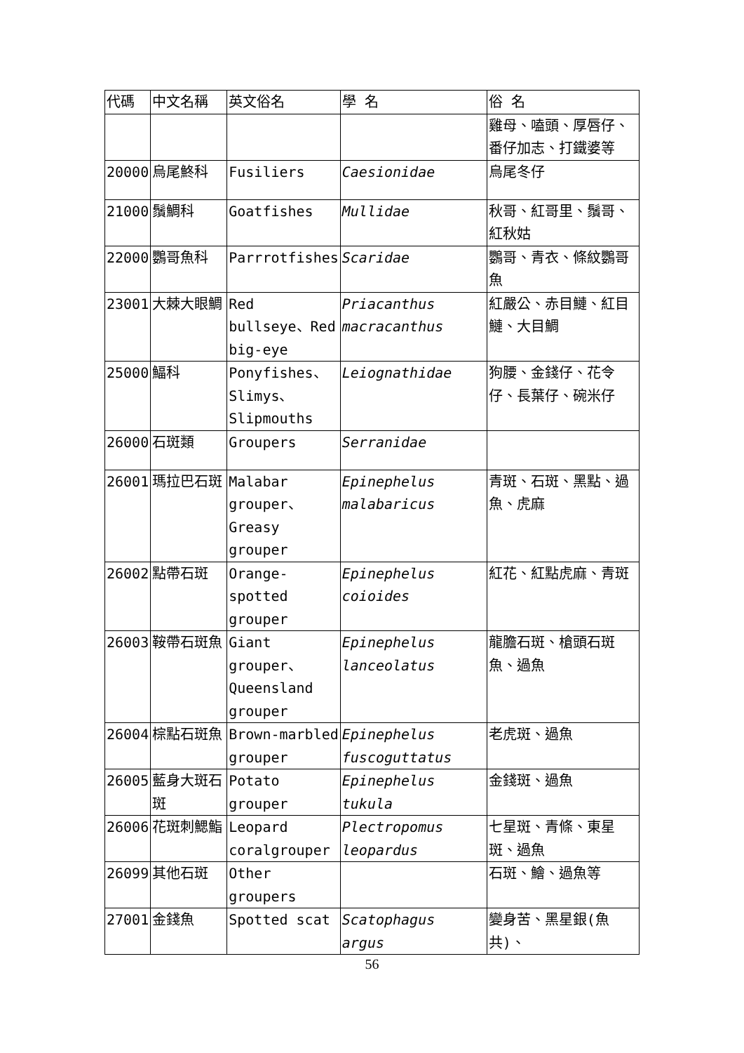| 代碼 | 中文名稱 | 英文俗名 | 學 名 | 俗 名 |
| --- | --- | --- | --- | --- |
| | | | | 雞母、嗑頭、厚唇仔、番仔加志、打鐵婆等 |
| 20000 | 烏尾鮗科 | Fusiliers | Caesionidae | 烏尾冬仔 |
| 21000 | 鬚鯛科 | Goatfishes | Mullidae | 秋哥、紅哥里、鬚哥、紅秋姑 |
| 22000 | 鸚哥魚科 | Parrrotfishes | Scaridae | 鸚哥、青衣、條紋鸚哥魚 |
| 23001 | 大棘大眼鯛 | Red bullseye、Red big-eye | Priacanthus macracanthus | 紅嚴公、赤目鰱、紅目鰱、大目鯛 |
| 25000 | 鰏科 | Ponyfishes、Slimys、Slipmouths | Leiognathidae | 狗腰、金錢仔、花令仔、長葉仔、碗米仔 |
| 26000 | 石斑類 | Groupers | Serranidae | |
| 26001 | 瑪拉巴石斑 | Malabar grouper、Greasy grouper | Epinephelus malabaricus | 青斑、石斑、黑點、過魚、虎麻 |
| 26002 | 點帶石斑 | Orange-spotted grouper | Epinephelus coioides | 紅花、紅點虎麻、青斑 |
| 26003 | 鞍帶石斑魚 | Giant grouper、Queensland grouper | Epinephelus lanceolatus | 龍膽石斑、槍頭石斑魚、過魚 |
| 26004 | 棕點石斑魚 | Brown-marbled grouper | Epinephelus fuscoguttatus | 老虎斑、過魚 |
| 26005 | 藍身大斑石斑 | Potato grouper | Epinephelus tukula | 金錢斑、過魚 |
| 26006 | 花斑刺鰓鮨 | Leopard coralgrouper | Plectropomus leopardus | 七星斑、青條、東星斑、過魚 |
| 26099 | 其他石斑 | Other groupers | | 石斑、鱠、過魚等 |
| 27001 | 金錢魚 | Spotted scat | Scatophagus argus | 變身苦、黑星銀(魚共)、 |
56